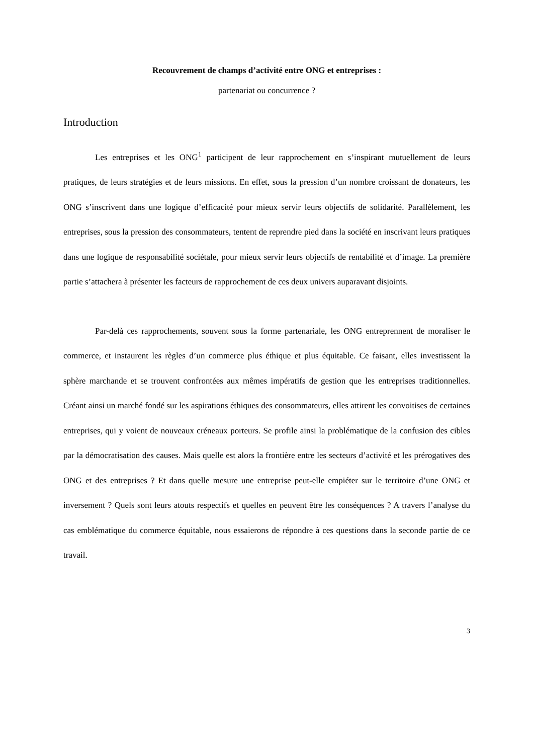Recouvrement de champs d’activité entre ONG et entreprises :
partenariat ou concurrence ?
Introduction
Les entreprises et les ONG<sup>1</sup> participent de leur rapprochement en s’inspirant mutuellement de leurs pratiques, de leurs stratégies et de leurs missions. En effet, sous la pression d’un nombre croissant de donateurs, les ONG s’inscrivent dans une logique d’efficacité pour mieux servir leurs objectifs de solidarité. Parallèlement, les entreprises, sous la pression des consommateurs, tentent de reprendre pied dans la société en inscrivant leurs pratiques dans une logique de responsabilité sociétale, pour mieux servir leurs objectifs de rentabilité et d’image. La première partie s’attachera à présenter les facteurs de rapprochement de ces deux univers auparavant disjoints.
Par-delà ces rapprochements, souvent sous la forme partenariale, les ONG entreprennent de moraliser le commerce, et instaurent les règles d’un commerce plus éthique et plus équitable. Ce faisant, elles investissent la sphère marchande et se trouvent confrontées aux mêmes impératifs de gestion que les entreprises traditionnelles. Créant ainsi un marché fondé sur les aspirations éthiques des consommateurs, elles attirent les convoitises de certaines entreprises, qui y voient de nouveaux créneaux porteurs. Se profile ainsi la problématique de la confusion des cibles par la démocratisation des causes. Mais quelle est alors la frontière entre les secteurs d’activité et les prérogatives des ONG et des entreprises ? Et dans quelle mesure une entreprise peut-elle empiéter sur le territoire d’une ONG et inversement ? Quels sont leurs atouts respectifs et quelles en peuvent être les conséquences ? A travers l’analyse du cas emblématique du commerce équitable, nous essaierons de répondre à ces questions dans la seconde partie de ce travail.
3